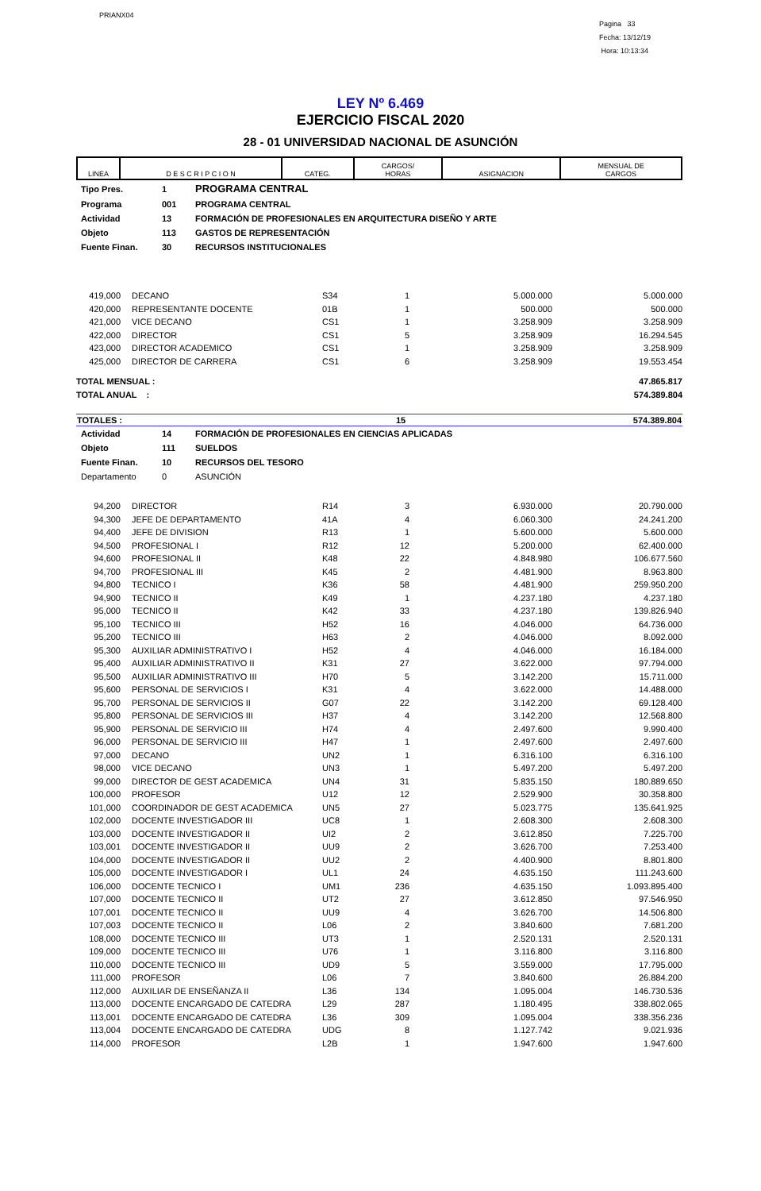PRIANX04
Pagina 33
Fecha: 13/12/19
Hora: 10:13:34
LEY Nº 6.469
EJERCICIO FISCAL 2020
28 - 01 UNIVERSIDAD NACIONAL DE ASUNCIÓN
| LINEA | D E S C R I P C I O N | CATEG. | CARGOS/ HORAS | ASIGNACION | MENSUAL DE CARGOS |
| --- | --- | --- | --- | --- | --- |
| Tipo Pres. | 1 | PROGRAMA CENTRAL |
| Programa | 001 | PROGRAMA CENTRAL |
| Actividad | 13 | FORMACIÓN DE PROFESIONALES EN ARQUITECTURA DISEÑO Y ARTE |
| Objeto | 113 | GASTOS DE REPRESENTACIÓN |
| Fuente Finan. | 30 | RECURSOS INSTITUCIONALES |
| 419,000 | DECANO | S34 | 1 | 5.000.000 | 5.000.000 |
| 420,000 | REPRESENTANTE DOCENTE | 01B | 1 | 500.000 | 500.000 |
| 421,000 | VICE DECANO | CS1 | 1 | 3.258.909 | 3.258.909 |
| 422,000 | DIRECTOR | CS1 | 5 | 3.258.909 | 16.294.545 |
| 423,000 | DIRECTOR ACADEMICO | CS1 | 1 | 3.258.909 | 3.258.909 |
| 425,000 | DIRECTOR DE CARRERA | CS1 | 6 | 3.258.909 | 19.553.454 |
| TOTAL MENSUAL : | | | | | 47.865.817 |
| TOTAL ANUAL : | | | | | 574.389.804 |
| TOTALES : | 15 | 574.389.804 |
| Actividad | 14 | FORMACIÓN DE PROFESIONALES EN CIENCIAS APLICADAS |
| Objeto | 111 | SUELDOS |
| Fuente Finan. | 10 | RECURSOS DEL TESORO |
| Departamento | 0 | ASUNCIÓN |
| 94,200 | DIRECTOR | R14 | 3 | 6.930.000 | 20.790.000 |
| 94,300 | JEFE DE DEPARTAMENTO | 41A | 4 | 6.060.300 | 24.241.200 |
| 94,400 | JEFE DE DIVISION | R13 | 1 | 5.600.000 | 5.600.000 |
| 94,500 | PROFESIONAL I | R12 | 12 | 5.200.000 | 62.400.000 |
| 94,600 | PROFESIONAL II | K48 | 22 | 4.848.980 | 106.677.560 |
| 94,700 | PROFESIONAL III | K45 | 2 | 4.481.900 | 8.963.800 |
| 94,800 | TECNICO I | K36 | 58 | 4.481.900 | 259.950.200 |
| 94,900 | TECNICO II | K49 | 1 | 4.237.180 | 4.237.180 |
| 95,000 | TECNICO II | K42 | 33 | 4.237.180 | 139.826.940 |
| 95,100 | TECNICO III | H52 | 16 | 4.046.000 | 64.736.000 |
| 95,200 | TECNICO III | H63 | 2 | 4.046.000 | 8.092.000 |
| 95,300 | AUXILIAR ADMINISTRATIVO I | H52 | 4 | 4.046.000 | 16.184.000 |
| 95,400 | AUXILIAR ADMINISTRATIVO II | K31 | 27 | 3.622.000 | 97.794.000 |
| 95,500 | AUXILIAR ADMINISTRATIVO III | H70 | 5 | 3.142.200 | 15.711.000 |
| 95,600 | PERSONAL DE SERVICIOS I | K31 | 4 | 3.622.000 | 14.488.000 |
| 95,700 | PERSONAL DE SERVICIOS II | G07 | 22 | 3.142.200 | 69.128.400 |
| 95,800 | PERSONAL DE SERVICIOS III | H37 | 4 | 3.142.200 | 12.568.800 |
| 95,900 | PERSONAL DE SERVICIO III | H74 | 4 | 2.497.600 | 9.990.400 |
| 96,000 | PERSONAL DE SERVICIO III | H47 | 1 | 2.497.600 | 2.497.600 |
| 97,000 | DECANO | UN2 | 1 | 6.316.100 | 6.316.100 |
| 98,000 | VICE DECANO | UN3 | 1 | 5.497.200 | 5.497.200 |
| 99,000 | DIRECTOR DE GEST ACADEMICA | UN4 | 31 | 5.835.150 | 180.889.650 |
| 100,000 | PROFESOR | U12 | 12 | 2.529.900 | 30.358.800 |
| 101,000 | COORDINADOR DE GEST ACADEMICA | UN5 | 27 | 5.023.775 | 135.641.925 |
| 102,000 | DOCENTE INVESTIGADOR III | UC8 | 1 | 2.608.300 | 2.608.300 |
| 103,000 | DOCENTE INVESTIGADOR II | UI2 | 2 | 3.612.850 | 7.225.700 |
| 103,001 | DOCENTE INVESTIGADOR II | UU9 | 2 | 3.626.700 | 7.253.400 |
| 104,000 | DOCENTE INVESTIGADOR II | UU2 | 2 | 4.400.900 | 8.801.800 |
| 105,000 | DOCENTE INVESTIGADOR I | UL1 | 24 | 4.635.150 | 111.243.600 |
| 106,000 | DOCENTE TECNICO I | UM1 | 236 | 4.635.150 | 1.093.895.400 |
| 107,000 | DOCENTE TECNICO II | UT2 | 27 | 3.612.850 | 97.546.950 |
| 107,001 | DOCENTE TECNICO II | UU9 | 4 | 3.626.700 | 14.506.800 |
| 107,003 | DOCENTE TECNICO II | L06 | 2 | 3.840.600 | 7.681.200 |
| 108,000 | DOCENTE TECNICO III | UT3 | 1 | 2.520.131 | 2.520.131 |
| 109,000 | DOCENTE TECNICO III | U76 | 1 | 3.116.800 | 3.116.800 |
| 110,000 | DOCENTE TECNICO III | UD9 | 5 | 3.559.000 | 17.795.000 |
| 111,000 | PROFESOR | L06 | 7 | 3.840.600 | 26.884.200 |
| 112,000 | AUXILIAR DE ENSEÑANZA II | L36 | 134 | 1.095.004 | 146.730.536 |
| 113,000 | DOCENTE ENCARGADO DE CATEDRA | L29 | 287 | 1.180.495 | 338.802.065 |
| 113,001 | DOCENTE ENCARGADO DE CATEDRA | L36 | 309 | 1.095.004 | 338.356.236 |
| 113,004 | DOCENTE ENCARGADO DE CATEDRA | UDG | 8 | 1.127.742 | 9.021.936 |
| 114,000 | PROFESOR | L2B | 1 | 1.947.600 | 1.947.600 |